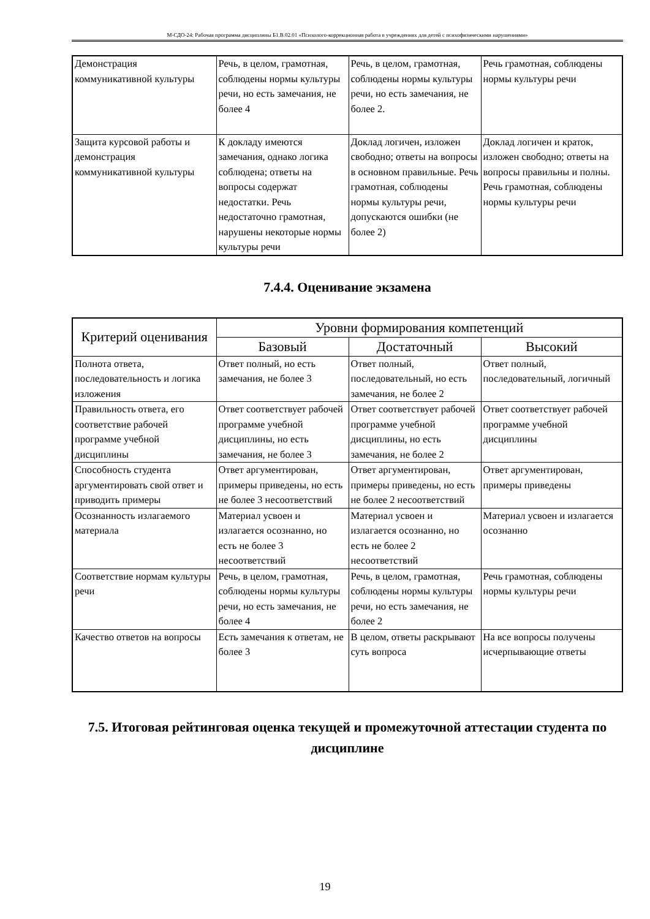М-СДО-24: Рабочая программа дисциплины Б1.В.02.01 «Психолого-коррекционная работа в учреждениях для детей с психофизическими нарушениями»
| Демонстрация коммуникативной культуры | Речь, в целом, грамотная, соблюдены нормы культуры речи, но есть замечания, не более 4 | Речь, в целом, грамотная, соблюдены нормы культуры речи, но есть замечания, не более 2. | Речь грамотная, соблюдены нормы культуры речи |
| Защита курсовой работы и демонстрация коммуникативной культуры | К докладу имеются замечания, однако логика соблюдена; ответы на вопросы содержат недостатки. Речь недостаточно грамотная, нарушены некоторые нормы культуры речи | Доклад логичен, изложен свободно; ответы на вопросы в основном правильные. Речь грамотная, соблюдены нормы культуры речи, допускаются ошибки (не более 2) | Доклад логичен и краток, изложен свободно; ответы на вопросы правильны и полны. Речь грамотная, соблюдены нормы культуры речи |
7.4.4. Оценивание экзамена
| Критерий оценивания | Уровни формирования компетенций | | |
| --- | --- | --- | --- |
| | Базовый | Достаточный | Высокий |
| Полнота ответа, последовательность и логика изложения | Ответ полный, но есть замечания, не более 3 | Ответ полный, последовательный, но есть замечания, не более 2 | Ответ полный, последовательный, логичный |
| Правильность ответа, его соответствие рабочей программе учебной дисциплины | Ответ соответствует рабочей программе учебной дисциплины, но есть замечания, не более 3 | Ответ соответствует рабочей программе учебной дисциплины, но есть замечания, не более 2 | Ответ соответствует рабочей программе учебной дисциплины |
| Способность студента аргументировать свой ответ и приводить примеры | Ответ аргументирован, примеры приведены, но есть не более 3 несоответствий | Ответ аргументирован, примеры приведены, но есть не более 2 несоответствий | Ответ аргументирован, примеры приведены |
| Осознанность излагаемого материала | Материал усвоен и излагается осознанно, но есть не более 3 несоответствий | Материал усвоен и излагается осознанно, но есть не более 2 несоответствий | Материал усвоен и излагается осознанно |
| Соответствие нормам культуры речи | Речь, в целом, грамотная, соблюдены нормы культуры речи, но есть замечания, не более 4 | Речь, в целом, грамотная, соблюдены нормы культуры речи, но есть замечания, не более 2 | Речь грамотная, соблюдены нормы культуры речи |
| Качество ответов на вопросы | Есть замечания к ответам, не более 3 | В целом, ответы раскрывают суть вопроса | На все вопросы получены исчерпывающие ответы |
7.5. Итоговая рейтинговая оценка текущей и промежуточной аттестации студента по дисциплине
19